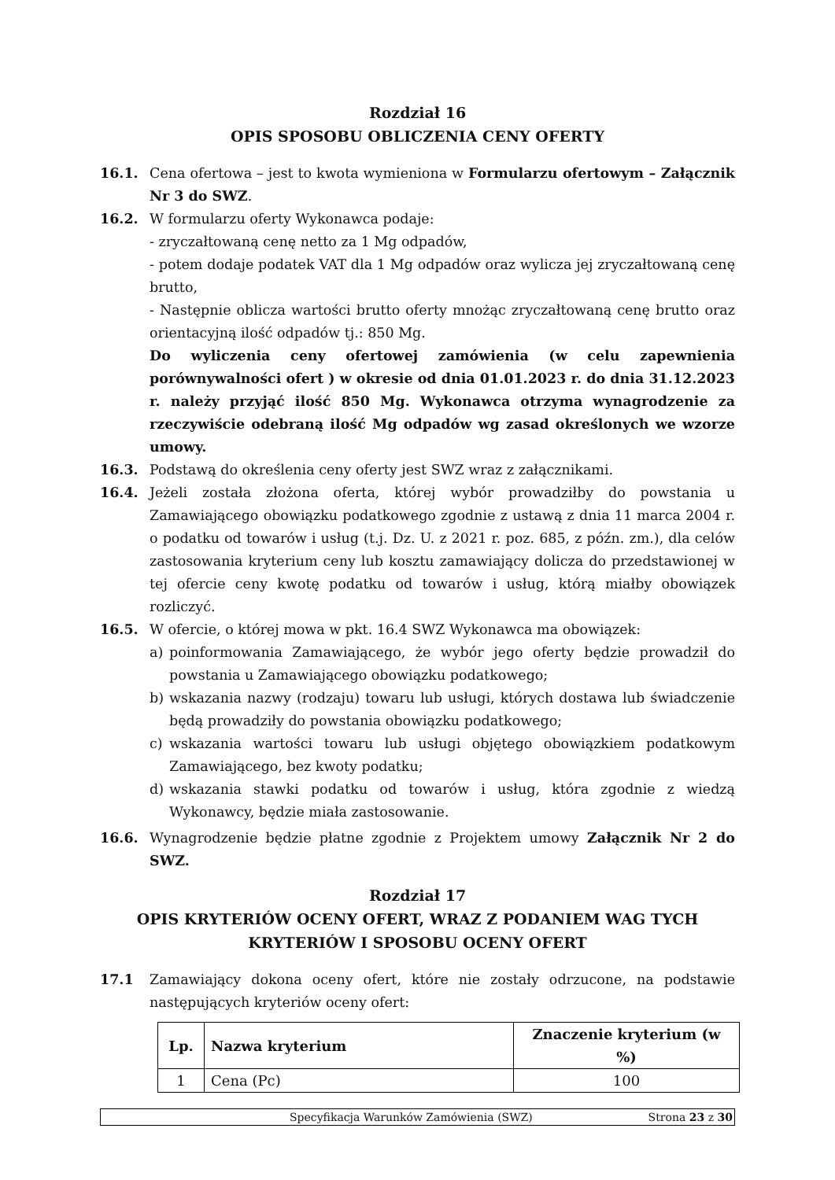Rozdział 16
OPIS SPOSOBU OBLICZENIA CENY OFERTY
16.1. Cena ofertowa – jest to kwota wymieniona w Formularzu ofertowym – Załącznik Nr 3 do SWZ.
16.2. W formularzu oferty Wykonawca podaje:
- zryczałtowaną cenę netto za 1 Mg odpadów,
- potem dodaje podatek VAT dla 1 Mg odpadów oraz wylicza jej zryczałtowaną cenę brutto,
- Następnie oblicza wartości brutto oferty mnożąc zryczałtowaną cenę brutto oraz orientacyjną ilość odpadów tj.: 850 Mg.
Do wyliczenia ceny ofertowej zamówienia (w celu zapewnienia porównywalności ofert ) w okresie od dnia 01.01.2023 r. do dnia 31.12.2023 r. należy przyjąć ilość 850 Mg. Wykonawca otrzyma wynagrodzenie za rzeczywiście odebraną ilość Mg odpadów wg zasad określonych we wzorze umowy.
16.3. Podstawą do określenia ceny oferty jest SWZ wraz z załącznikami.
16.4. Jeżeli została złożona oferta, której wybór prowadziłby do powstania u Zamawiającego obowiązku podatkowego zgodnie z ustawą z dnia 11 marca 2004 r. o podatku od towarów i usług (t.j. Dz. U. z 2021 r. poz. 685, z późn. zm.), dla celów zastosowania kryterium ceny lub kosztu zamawiający dolicza do przedstawionej w tej ofercie ceny kwotę podatku od towarów i usług, którą miałby obowiązek rozliczyć.
16.5. W ofercie, o której mowa w pkt. 16.4 SWZ Wykonawca ma obowiązek:
a) poinformowania Zamawiającego, że wybór jego oferty będzie prowadził do powstania u Zamawiającego obowiązku podatkowego;
b) wskazania nazwy (rodzaju) towaru lub usługi, których dostawa lub świadczenie będą prowadziły do powstania obowiązku podatkowego;
c) wskazania wartości towaru lub usługi objętego obowiązkiem podatkowym Zamawiającego, bez kwoty podatku;
d) wskazania stawki podatku od towarów i usług, która zgodnie z wiedzą Wykonawcy, będzie miała zastosowanie.
16.6. Wynagrodzenie będzie płatne zgodnie z Projektem umowy Załącznik Nr 2 do SWZ.
Rozdział 17
OPIS KRYTERIÓW OCENY OFERT, WRAZ Z PODANIEM WAG TYCH KRYTERIÓW I SPOSOBU OCENY OFERT
17.1 Zamawiający dokona oceny ofert, które nie zostały odrzucone, na podstawie następujących kryteriów oceny ofert:
| Lp. | Nazwa kryterium | Znaczenie kryterium (w %) |
| --- | --- | --- |
| 1 | Cena (Pc) | 100 |
Specyfikacja Warunków Zamówienia (SWZ) Strona 23 z 30